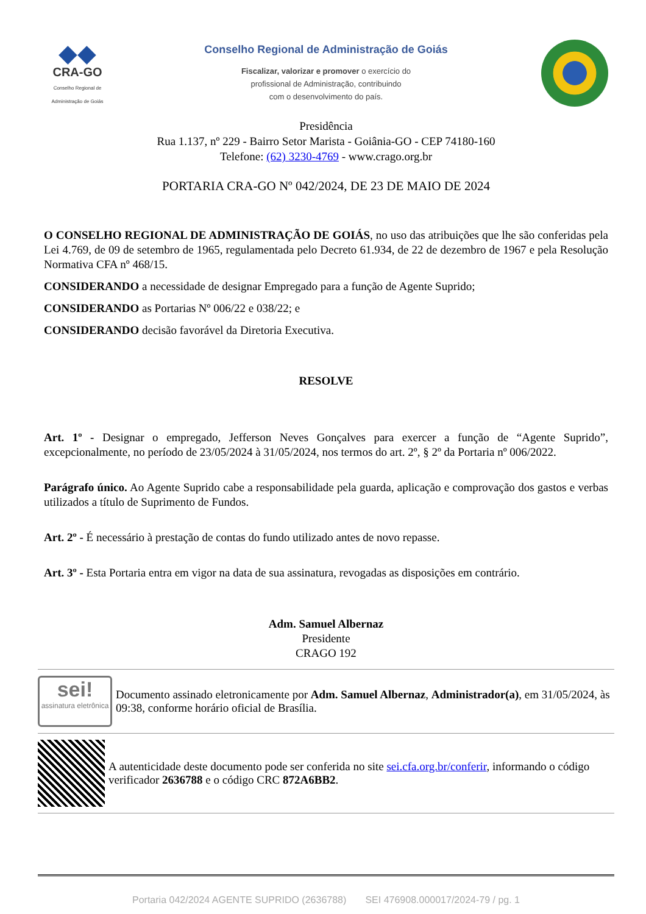◆◆
CRA-GO
Conselho Regional de Administração de Goiás
Conselho Regional de Administração de Goiás
Fiscalizar, valorizar e promover o exercício do
profissional de Administração, contribuindo
com o desenvolvimento do país.
Presidência
Rua 1.137, nº 229 - Bairro Setor Marista - Goiânia-GO - CEP 74180-160
Telefone: (62) 3230-4769 - www.crago.org.br
PORTARIA CRA-GO Nº 042/2024, DE 23 DE MAIO DE 2024
O CONSELHO REGIONAL DE ADMINISTRAÇÃO DE GOIÁS, no uso das atribuições que lhe são conferidas pela Lei 4.769, de 09 de setembro de 1965, regulamentada pelo Decreto 61.934, de 22 de dezembro de 1967 e pela Resolução Normativa CFA nº 468/15.
CONSIDERANDO a necessidade de designar Empregado para a função de Agente Suprido;
CONSIDERANDO as Portarias Nº 006/22 e 038/22; e
CONSIDERANDO decisão favorável da Diretoria Executiva.
RESOLVE
Art. 1º - Designar o empregado, Jefferson Neves Gonçalves para exercer a função de “Agente Suprido”, excepcionalmente, no período de 23/05/2024 à 31/05/2024, nos termos do art. 2º, § 2º da Portaria nº 006/2022.
Parágrafo único. Ao Agente Suprido cabe a responsabilidade pela guarda, aplicação e comprovação dos gastos e verbas utilizados a título de Suprimento de Fundos.
Art. 2º - É necessário à prestação de contas do fundo utilizado antes de novo repasse.
Art. 3º - Esta Portaria entra em vigor na data de sua assinatura, revogadas as disposições em contrário.
Adm. Samuel Albernaz
Presidente
CRAGO 192
sei!
assinatura eletrônica
Documento assinado eletronicamente por Adm. Samuel Albernaz, Administrador(a), em 31/05/2024, às 09:38, conforme horário oficial de Brasília.
A autenticidade deste documento pode ser conferida no site sei.cfa.org.br/conferir, informando o código verificador 2636788 e o código CRC 872A6BB2.
Portaria 042/2024 AGENTE SUPRIDO (2636788) SEI 476908.000017/2024-79 / pg. 1